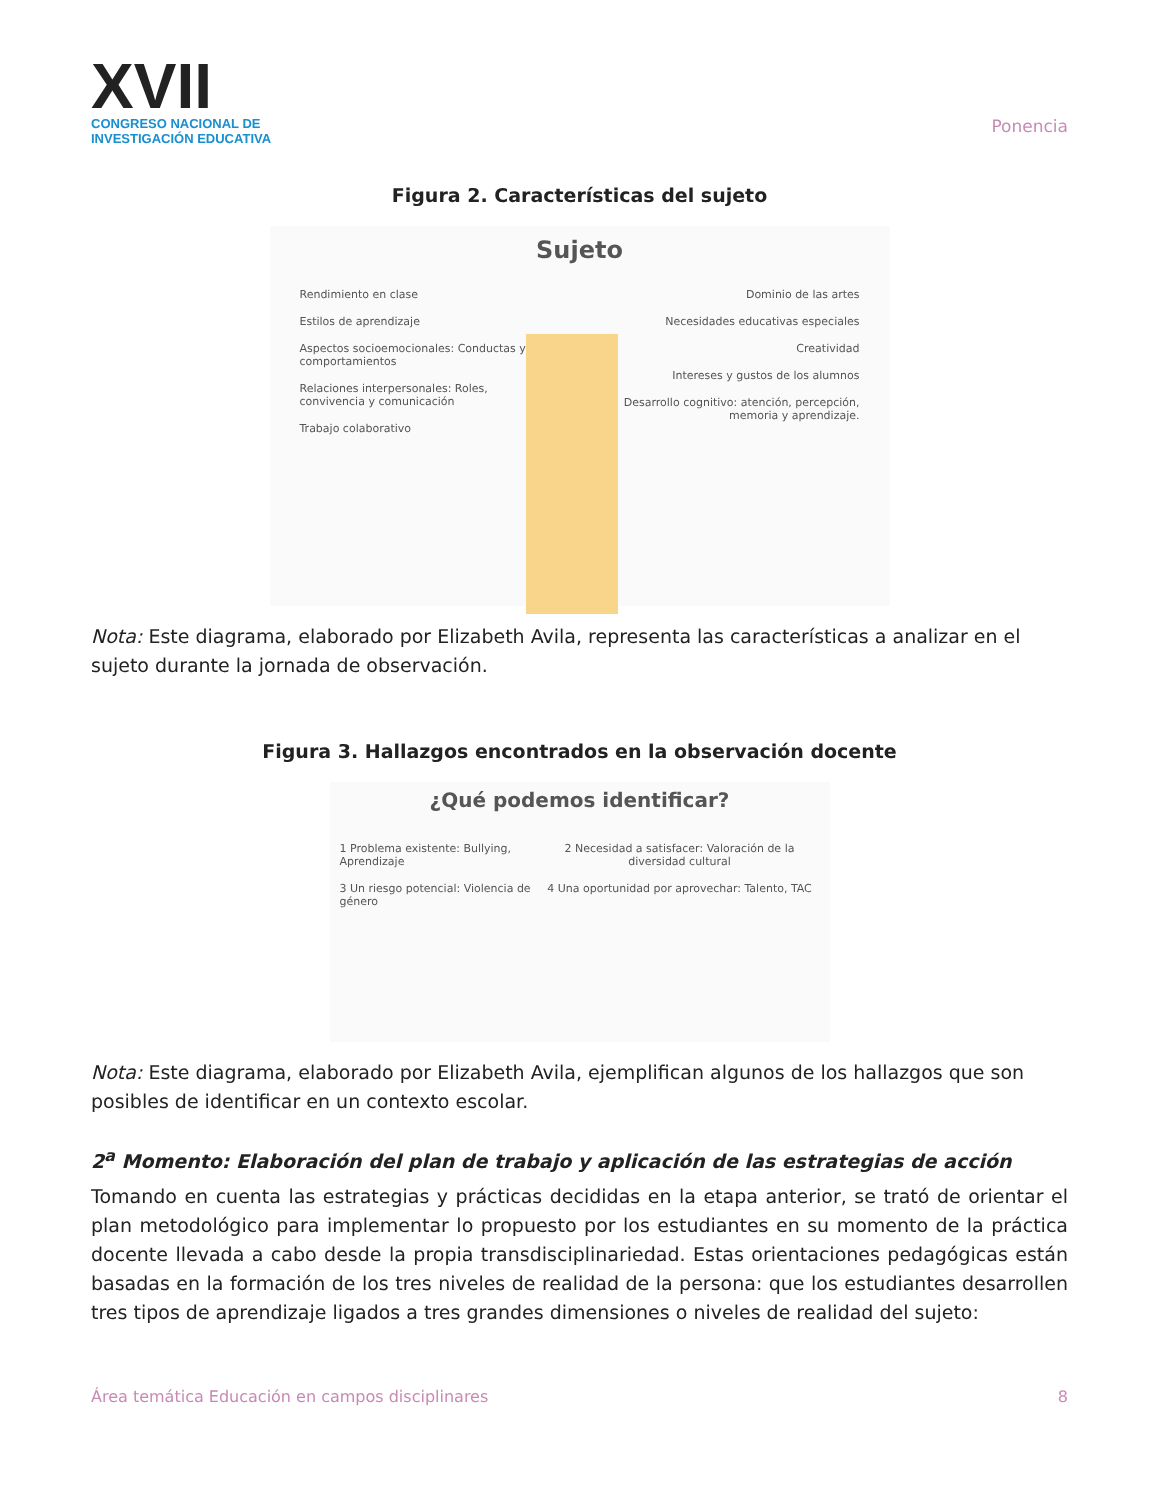XVII
CONGRESO NACIONAL DE
INVESTIGACIÓN EDUCATIVA
Ponencia
Figura 2. Características del sujeto
Sujeto
Rendimiento en clase
Estilos de aprendizaje
Aspectos socioemocionales: Conductas y comportamientos
Relaciones interpersonales: Roles, convivencia y comunicación
Trabajo colaborativo
Dominio de las artes
Necesidades educativas especiales
Creatividad
Intereses y gustos de los alumnos
Desarrollo cognitivo: atención, percepción, memoria y aprendizaje.
Nota: Este diagrama, elaborado por Elizabeth Avila, representa las características a analizar en el sujeto durante la jornada de observación.
Figura 3. Hallazgos encontrados en la observación docente
¿Qué podemos identificar?
1 Problema existente: Bullying, Aprendizaje
3 Un riesgo potencial: Violencia de género
2 Necesidad a satisfacer: Valoración de la diversidad cultural
4 Una oportunidad por aprovechar: Talento, TAC
Nota: Este diagrama, elaborado por Elizabeth Avila, ejemplifican algunos de los hallazgos que son posibles de identificar en un contexto escolar.
2<sup>a</sup> Momento: Elaboración del plan de trabajo y aplicación de las estrategias de acción
Tomando en cuenta las estrategias y prácticas decididas en la etapa anterior, se trató de orientar el plan metodológico para implementar lo propuesto por los estudiantes en su momento de la práctica docente llevada a cabo desde la propia transdisciplinariedad. Estas orientaciones pedagógicas están basadas en la formación de los tres niveles de realidad de la persona: que los estudiantes desarrollen tres tipos de aprendizaje ligados a tres grandes dimensiones o niveles de realidad del sujeto:
Área temática Educación en campos disciplinares 8